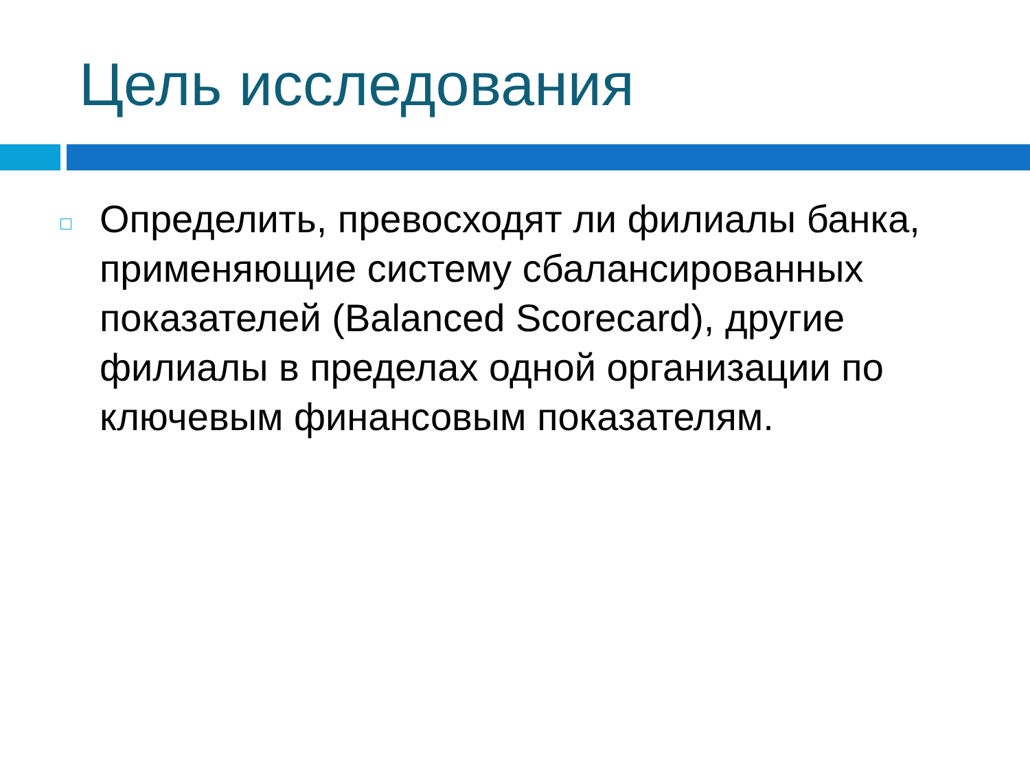Цель исследования
Определить, превосходят ли филиалы банка, применяющие систему сбалансированных показателей (Balanced Scorecard), другие филиалы в пределах одной организации по ключевым финансовым показателям.